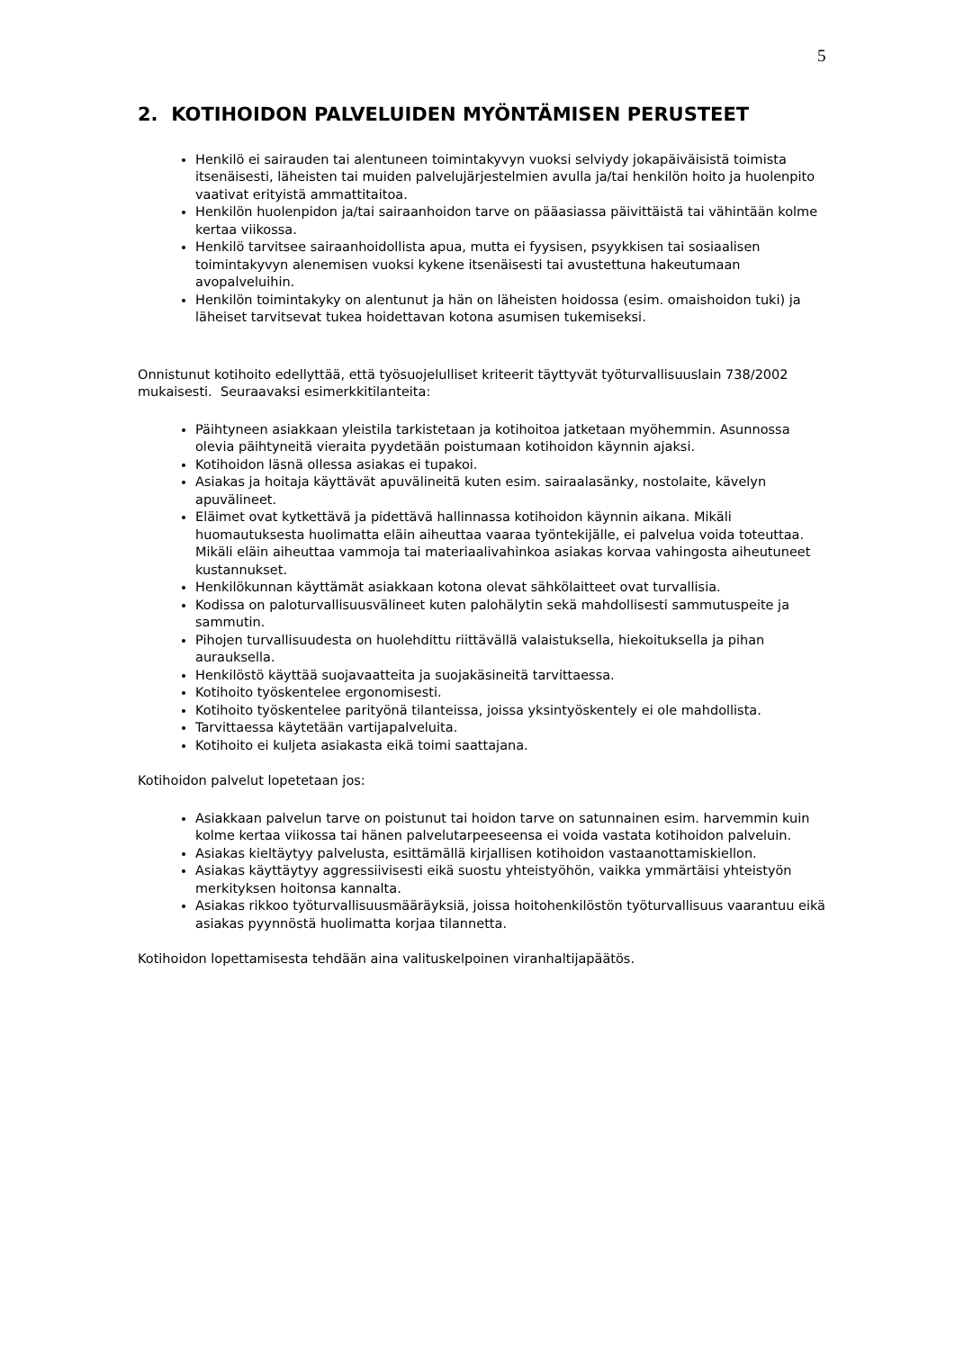5
2. KOTIHOIDON PALVELUIDEN MYÖNTÄMISEN PERUSTEET
Henkilö ei sairauden tai alentuneen toimintakyvyn vuoksi selviydy jokapäiväisistä toimista itsenäisesti, läheisten tai muiden palvelujärjestelmien avulla ja/tai henkilön hoito ja huolenpito vaativat erityistä ammattitaitoa.
Henkilön huolenpidon ja/tai sairaanhoidon tarve on pääasiassa päivittäistä tai vähintään kolme kertaa viikossa.
Henkilö tarvitsee sairaanhoidollista apua, mutta ei fyysisen, psyykkisen tai sosiaalisen toimintakyvyn alenemisen vuoksi kykene itsenäisesti tai avustettuna hakeutumaan avopalveluihin.
Henkilön toimintakyky on alentunut ja hän on läheisten hoidossa (esim. omaishoidon tuki) ja läheiset tarvitsevat tukea hoidettavan kotona asumisen tukemiseksi.
Onnistunut kotihoito edellyttää, että työsuojelulliset kriteerit täyttyvät työturvallisuuslain 738/2002 mukaisesti. Seuraavaksi esimerkkitilanteita:
Päihtyneen asiakkaan yleistila tarkistetaan ja kotihoitoa jatketaan myöhemmin. Asunnossa olevia päihtyneitä vieraita pyydetään poistumaan kotihoidon käynnin ajaksi.
Kotihoidon läsnä ollessa asiakas ei tupakoi.
Asiakas ja hoitaja käyttävät apuvälineitä kuten esim. sairaalasänky, nostolaite, kävelyn apuvälineet.
Eläimet ovat kytkettävä ja pidettävä hallinnassa kotihoidon käynnin aikana. Mikäli huomautuksesta huolimatta eläin aiheuttaa vaaraa työntekijälle, ei palvelua voida toteuttaa. Mikäli eläin aiheuttaa vammoja tai materiaalivahinkoa asiakas korvaa vahingosta aiheutuneet kustannukset.
Henkilökunnan käyttämät asiakkaan kotona olevat sähkölaitteet ovat turvallisia.
Kodissa on paloturvallisuusvälineet kuten palohälytin sekä mahdollisesti sammutuspeite ja sammutin.
Pihojen turvallisuudesta on huolehdittu riittävällä valaistuksella, hiekoituksella ja pihan aurauksella.
Henkilöstö käyttää suojavaatteita ja suojakäsineitä tarvittaessa.
Kotihoito työskentelee ergonomisesti.
Kotihoito työskentelee parityönä tilanteissa, joissa yksintyöskentely ei ole mahdollista.
Tarvittaessa käytetään vartijapalveluita.
Kotihoito ei kuljeta asiakasta eikä toimi saattajana.
Kotihoidon palvelut lopetetaan jos:
Asiakkaan palvelun tarve on poistunut tai hoidon tarve on satunnainen esim. harvemmin kuin kolme kertaa viikossa tai hänen palvelutarpeeseensa ei voida vastata kotihoidon palveluin.
Asiakas kieltäytyy palvelusta, esittämällä kirjallisen kotihoidon vastaanottamiskiellon.
Asiakas käyttäytyy aggressiivisesti eikä suostu yhteistyöhön, vaikka ymmärtäisi yhteistyön merkityksen hoitonsa kannalta.
Asiakas rikkoo työturvallisuusmääräyksiä, joissa hoitohenkilöstön työturvallisuus vaarantuu eikä asiakas pyynnöstä huolimatta korjaa tilannetta.
Kotihoidon lopettamisesta tehdään aina valituskelpoinen viranhaltijapäätös.